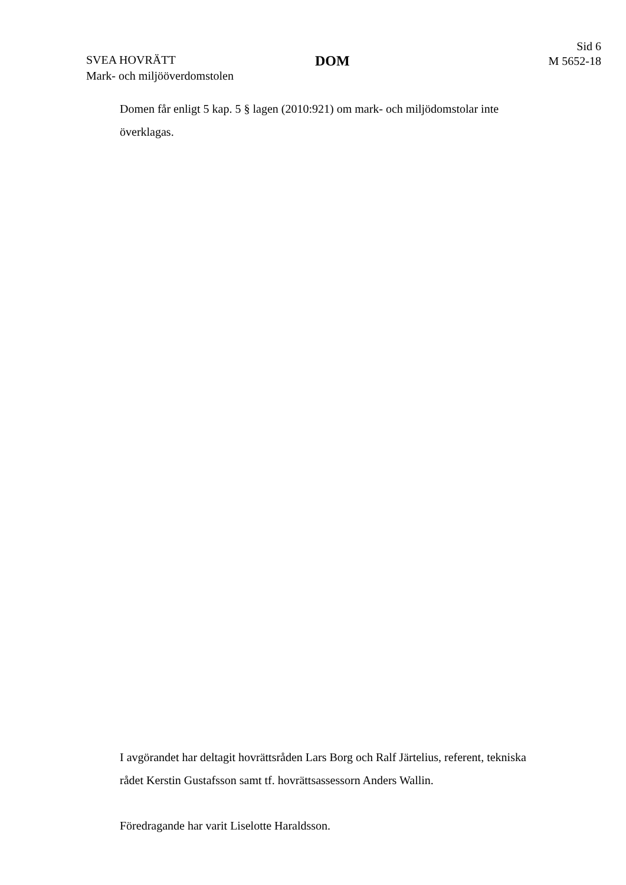SVEA HOVRÄTT
Mark- och miljööverdomstolen
DOM
Sid 6
M 5652-18
Domen får enligt 5 kap. 5 § lagen (2010:921) om mark- och miljödomstolar inte överklagas.
I avgörandet har deltagit hovrättsråden Lars Borg och Ralf Järtelius, referent, tekniska rådet Kerstin Gustafsson samt tf. hovrättsassessorn Anders Wallin.
Föredragande har varit Liselotte Haraldsson.